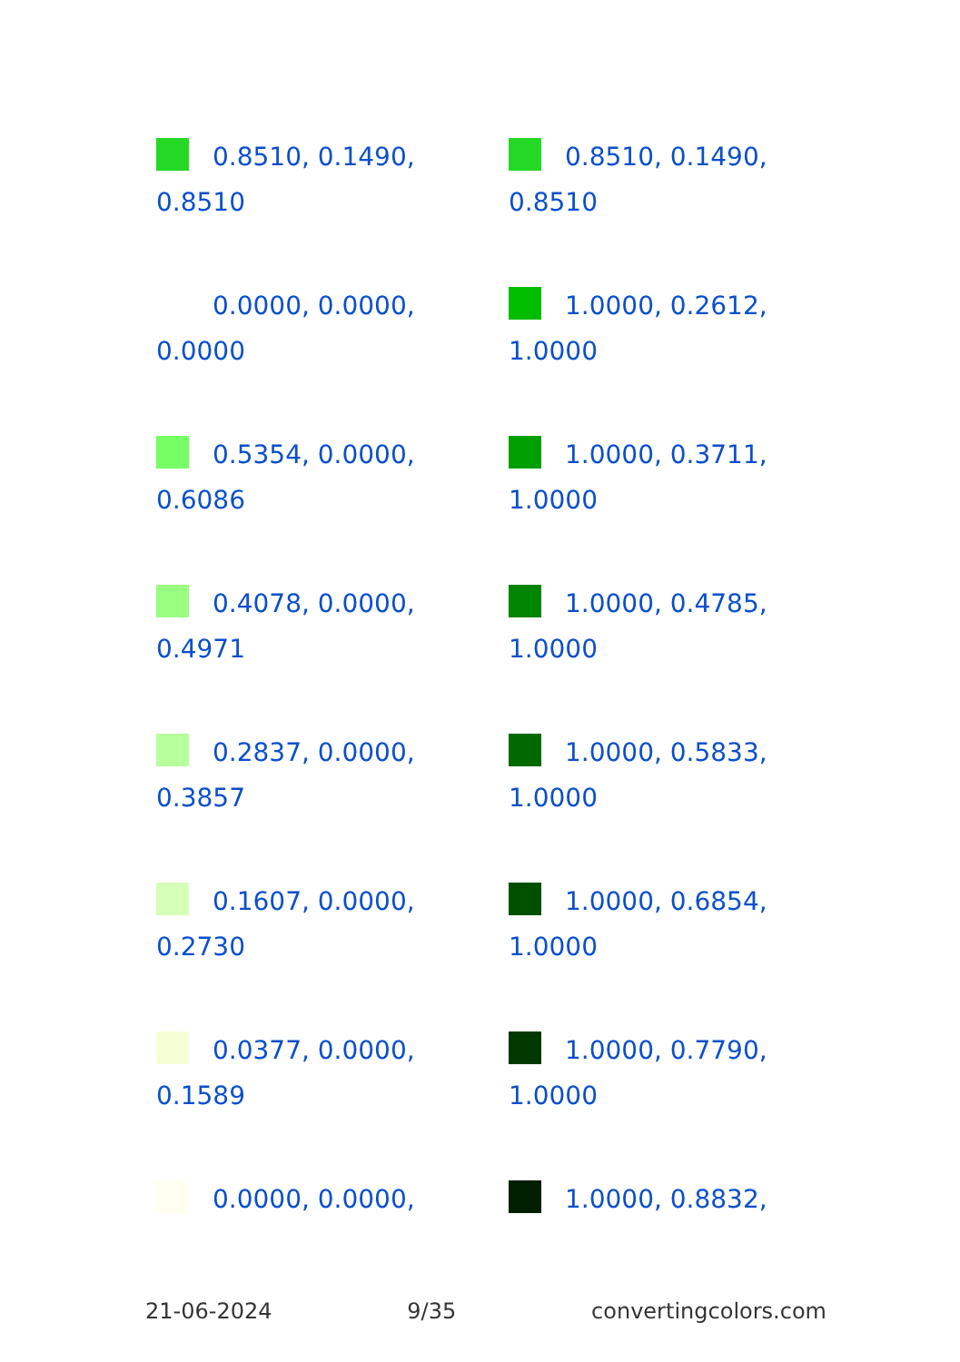0.8510, 0.1490,
0.8510
0.8510, 0.1490,
0.8510
0.0000, 0.0000,
0.0000
1.0000, 0.2612,
1.0000
0.5354, 0.0000,
0.6086
1.0000, 0.3711,
1.0000
0.4078, 0.0000,
0.4971
1.0000, 0.4785,
1.0000
0.2837, 0.0000,
0.3857
1.0000, 0.5833,
1.0000
0.1607, 0.0000,
0.2730
1.0000, 0.6854,
1.0000
0.0377, 0.0000,
0.1589
1.0000, 0.7790,
1.0000
0.0000, 0.0000,
1.0000, 0.8832,
21-06-2024 9/35 convertingcolors.com